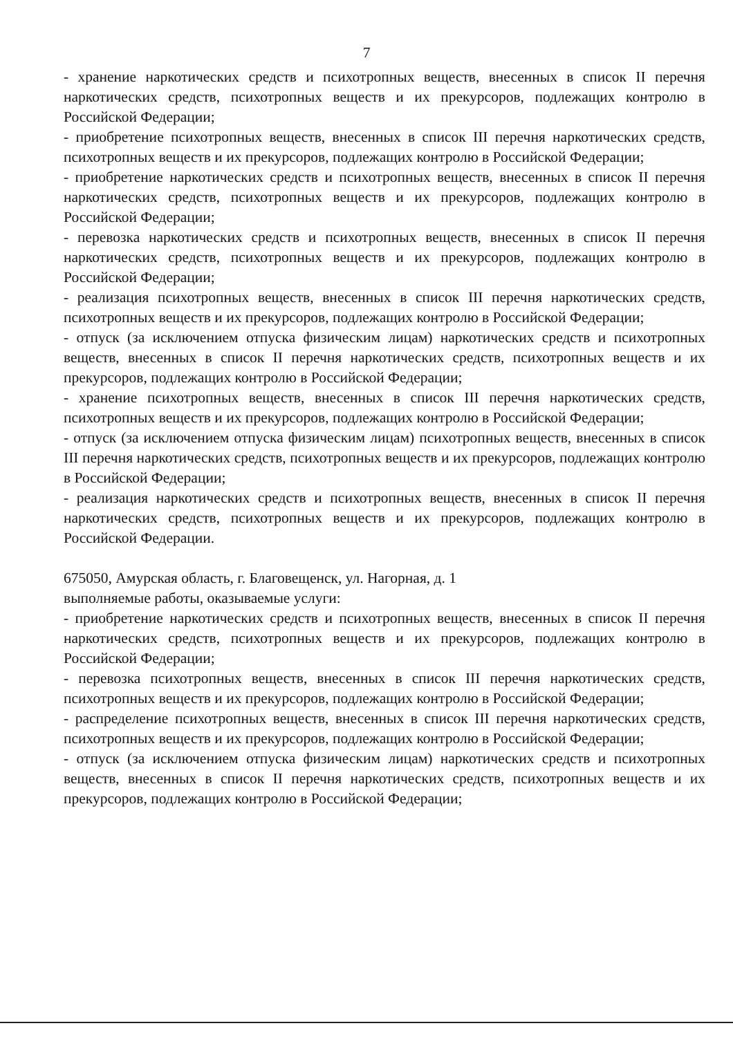7
- хранение наркотических средств и психотропных веществ, внесенных в список II перечня наркотических средств, психотропных веществ и их прекурсоров, подлежащих контролю в Российской Федерации;
- приобретение психотропных веществ, внесенных в список III перечня наркотических средств, психотропных веществ и их прекурсоров, подлежащих контролю в Российской Федерации;
- приобретение наркотических средств и психотропных веществ, внесенных в список II перечня наркотических средств, психотропных веществ и их прекурсоров, подлежащих контролю в Российской Федерации;
- перевозка наркотических средств и психотропных веществ, внесенных в список II перечня наркотических средств, психотропных веществ и их прекурсоров, подлежащих контролю в Российской Федерации;
- реализация психотропных веществ, внесенных в список III перечня наркотических средств, психотропных веществ и их прекурсоров, подлежащих контролю в Российской Федерации;
- отпуск (за исключением отпуска физическим лицам) наркотических средств и психотропных веществ, внесенных в список II перечня наркотических средств, психотропных веществ и их прекурсоров, подлежащих контролю в Российской Федерации;
- хранение психотропных веществ, внесенных в список III перечня наркотических средств, психотропных веществ и их прекурсоров, подлежащих контролю в Российской Федерации;
- отпуск (за исключением отпуска физическим лицам) психотропных веществ, внесенных в список III перечня наркотических средств, психотропных веществ и их прекурсоров, подлежащих контролю в Российской Федерации;
- реализация наркотических средств и психотропных веществ, внесенных в список II перечня наркотических средств, психотропных веществ и их прекурсоров, подлежащих контролю в Российской Федерации.
675050, Амурская область, г. Благовещенск, ул. Нагорная, д. 1
выполняемые работы, оказываемые услуги:
- приобретение наркотических средств и психотропных веществ, внесенных в список II перечня наркотических средств, психотропных веществ и их прекурсоров, подлежащих контролю в Российской Федерации;
- перевозка психотропных веществ, внесенных в список III перечня наркотических средств, психотропных веществ и их прекурсоров, подлежащих контролю в Российской Федерации;
- распределение психотропных веществ, внесенных в список III перечня наркотических средств, психотропных веществ и их прекурсоров, подлежащих контролю в Российской Федерации;
- отпуск (за исключением отпуска физическим лицам) наркотических средств и психотропных веществ, внесенных в список II перечня наркотических средств, психотропных веществ и их прекурсоров, подлежащих контролю в Российской Федерации;